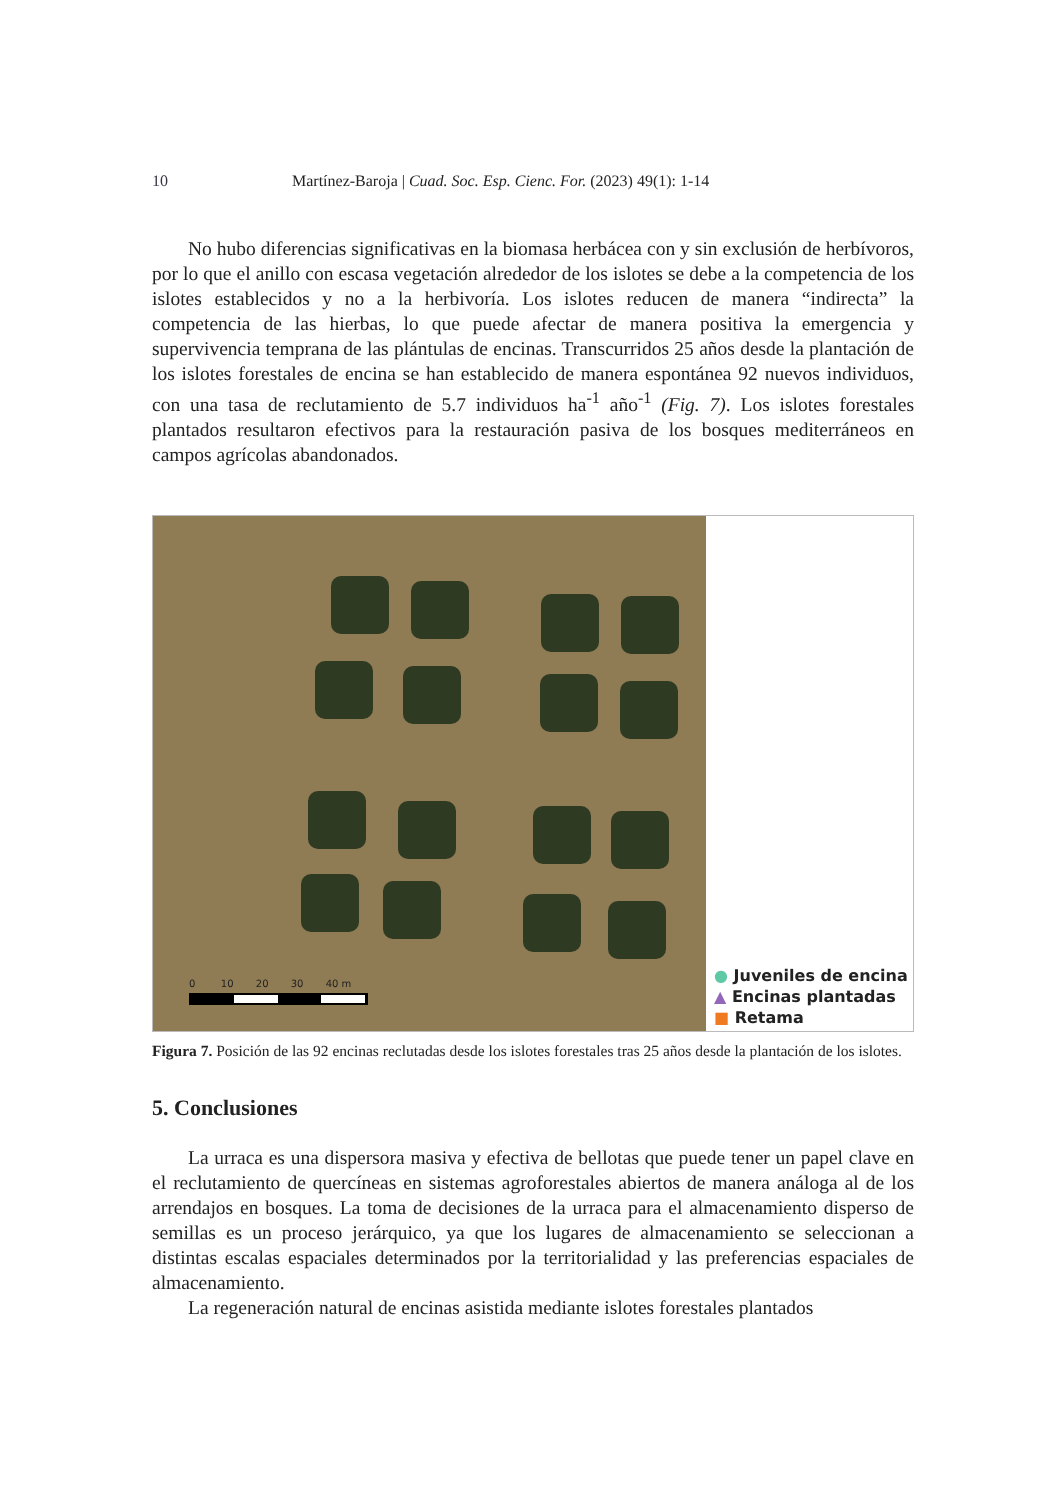10 Martínez-Baroja | Cuad. Soc. Esp. Cienc. For. (2023) 49(1): 1-14
No hubo diferencias significativas en la biomasa herbácea con y sin exclusión de herbívoros, por lo que el anillo con escasa vegetación alrededor de los islotes se debe a la competencia de los islotes establecidos y no a la herbivoría. Los islotes reducen de manera “indirecta” la competencia de las hierbas, lo que puede afectar de manera positiva la emergencia y supervivencia temprana de las plántulas de encinas. Transcurridos 25 años desde la plantación de los islotes forestales de encina se han establecido de manera espontánea 92 nuevos individuos, con una tasa de reclutamiento de 5.7 individuos ha<sup>-1</sup> año<sup>-1</sup> (Fig. 7). Los islotes forestales plantados resultaron efectivos para la restauración pasiva de los bosques mediterráneos en campos agrícolas abandonados.
0 10 20 30 40 m
● Juveniles de encina
▲ Encinas plantadas
■ Retama
Figura 7. Posición de las 92 encinas reclutadas desde los islotes forestales tras 25 años desde la plantación de los islotes.
5. Conclusiones
La urraca es una dispersora masiva y efectiva de bellotas que puede tener un papel clave en el reclutamiento de quercíneas en sistemas agroforestales abiertos de manera análoga al de los arrendajos en bosques. La toma de decisiones de la urraca para el almacenamiento disperso de semillas es un proceso jerárquico, ya que los lugares de almacenamiento se seleccionan a distintas escalas espaciales determinados por la territorialidad y las preferencias espaciales de almacenamiento.
La regeneración natural de encinas asistida mediante islotes forestales plantados